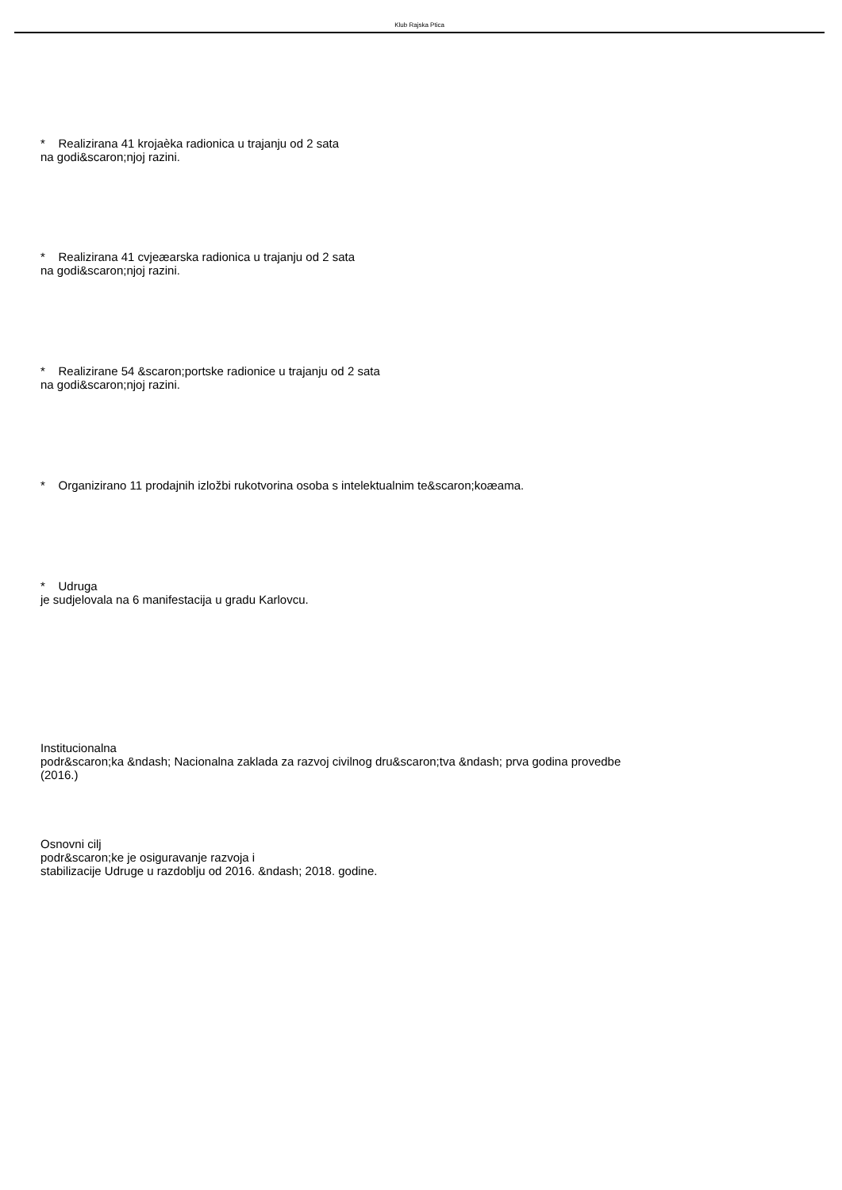Klub Rajska Ptica
* Realizirana 41 krojaèka radionica u trajanju od 2 sata
na godi&scaron;njoj razini.
* Realizirana 41 cvjeæarska radionica u trajanju od 2 sata
na godi&scaron;njoj razini.
* Realizirane 54 &scaron;portske radionice u trajanju od 2 sata
na godi&scaron;njoj razini.
* Organizirano 11 prodajnih izložbi rukotvorina osoba s intelektualnim te&scaron;koæama.
* Udruga
je sudjelovala na 6 manifestacija u gradu Karlovcu.
Institucionalna
podr&scaron;ka &ndash; Nacionalna zaklada za razvoj civilnog dru&scaron;tva &ndash; prva godina provedbe
(2016.)
Osnovni cilj
podr&scaron;ke je osiguravanje razvoja i
stabilizacije Udruge u razdoblju od 2016. &ndash; 2018. godine.